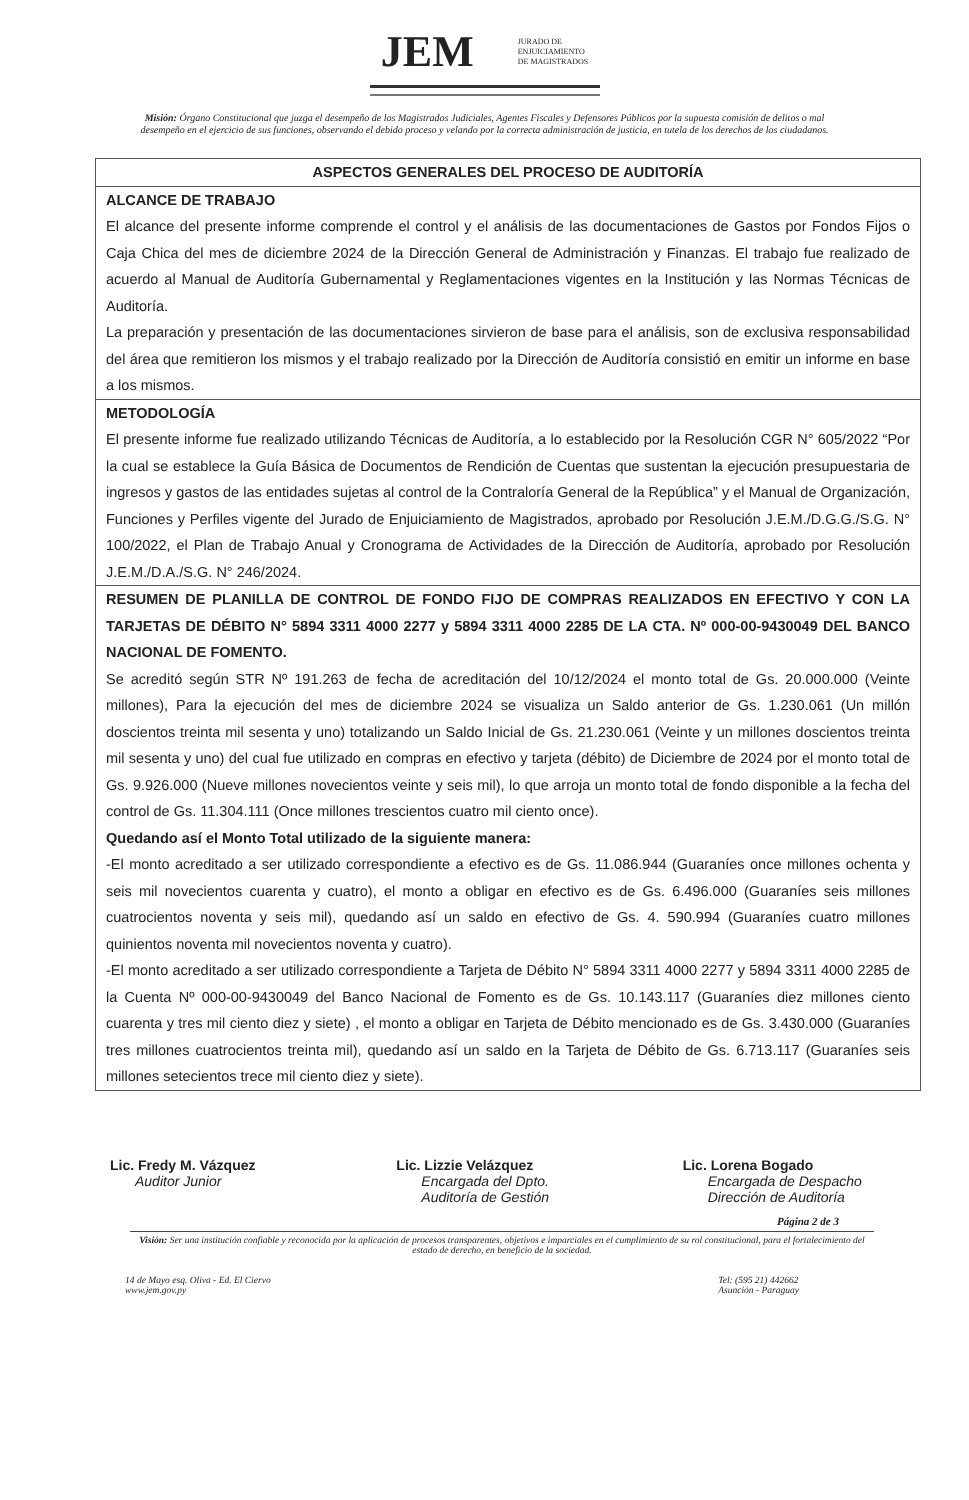JEM JURADO DE
ENJUICIAMIENTO
DE MAGISTRADOS
Misión: Órgano Constitucional que juzga el desempeño de los Magistrados Judiciales, Agentes Fiscales y Defensores Públicos por la supuesta comisión de delitos o mal desempeño en el ejercicio de sus funciones, observando el debido proceso y velando por la correcta administración de justicia, en tutela de los derechos de los ciudadanos.
| ASPECTOS GENERALES DEL PROCESO DE AUDITORÍA |
| ALCANCE DE TRABAJO El alcance del presente informe comprende el control y el análisis de las documentaciones de Gastos por Fondos Fijos o Caja Chica del mes de diciembre 2024 de la Dirección General de Administración y Finanzas. El trabajo fue realizado de acuerdo al Manual de Auditoría Gubernamental y Reglamentaciones vigentes en la Institución y las Normas Técnicas de Auditoría. La preparación y presentación de las documentaciones sirvieron de base para el análisis, son de exclusiva responsabilidad del área que remitieron los mismos y el trabajo realizado por la Dirección de Auditoría consistió en emitir un informe en base a los mismos. |
| METODOLOGÍA El presente informe fue realizado utilizando Técnicas de Auditoría, a lo establecido por la Resolución CGR N° 605/2022 “Por la cual se establece la Guía Básica de Documentos de Rendición de Cuentas que sustentan la ejecución presupuestaria de ingresos y gastos de las entidades sujetas al control de la Contraloría General de la República” y el Manual de Organización, Funciones y Perfiles vigente del Jurado de Enjuiciamiento de Magistrados, aprobado por Resolución J.E.M./D.G.G./S.G. N° 100/2022, el Plan de Trabajo Anual y Cronograma de Actividades de la Dirección de Auditoría, aprobado por Resolución J.E.M./D.A./S.G. N° 246/2024. |
| RESUMEN DE PLANILLA DE CONTROL DE FONDO FIJO DE COMPRAS REALIZADOS EN EFECTIVO Y CON LA TARJETAS DE DÉBITO N° 5894 3311 4000 2277 y 5894 3311 4000 2285 DE LA CTA. Nº 000-00-9430049 DEL BANCO NACIONAL DE FOMENTO. Se acreditó según STR Nº 191.263 de fecha de acreditación del 10/12/2024 el monto total de Gs. 20.000.000 (Veinte millones), Para la ejecución del mes de diciembre 2024 se visualiza un Saldo anterior de Gs. 1.230.061 (Un millón doscientos treinta mil sesenta y uno) totalizando un Saldo Inicial de Gs. 21.230.061 (Veinte y un millones doscientos treinta mil sesenta y uno) del cual fue utilizado en compras en efectivo y tarjeta (débito) de Diciembre de 2024 por el monto total de Gs. 9.926.000 (Nueve millones novecientos veinte y seis mil), lo que arroja un monto total de fondo disponible a la fecha del control de Gs. 11.304.111 (Once millones trescientos cuatro mil ciento once). Quedando así el Monto Total utilizado de la siguiente manera: -El monto acreditado a ser utilizado correspondiente a efectivo es de Gs. 11.086.944 (Guaraníes once millones ochenta y seis mil novecientos cuarenta y cuatro), el monto a obligar en efectivo es de Gs. 6.496.000 (Guaraníes seis millones cuatrocientos noventa y seis mil), quedando así un saldo en efectivo de Gs. 4. 590.994 (Guaraníes cuatro millones quinientos noventa mil novecientos noventa y cuatro). -El monto acreditado a ser utilizado correspondiente a Tarjeta de Débito N° 5894 3311 4000 2277 y 5894 3311 4000 2285 de la Cuenta Nº 000-00-9430049 del Banco Nacional de Fomento es de Gs. 10.143.117 (Guaraníes diez millones ciento cuarenta y tres mil ciento diez y siete) , el monto a obligar en Tarjeta de Débito mencionado es de Gs. 3.430.000 (Guaraníes tres millones cuatrocientos treinta mil), quedando así un saldo en la Tarjeta de Débito de Gs. 6.713.117 (Guaraníes seis millones setecientos trece mil ciento diez y siete). |
Lic. Fredy M. Vázquez
Auditor Junior
Lic. Lizzie Velázquez
Encargada del Dpto.
Auditoría de Gestión
Lic. Lorena Bogado
Encargada de Despacho
Dirección de Auditoría
Página 2 de 3
Visión: Ser una institución confiable y reconocida por la aplicación de procesos transparentes, objetivos e imparciales en el cumplimiento de su rol constitucional, para el fortalecimiento del estado de derecho, en beneficio de la sociedad.
14 de Mayo esq. Oliva - Ed. El Ciervo
www.jem.gov.py
Tel: (595 21) 442662
Asunción - Paraguay